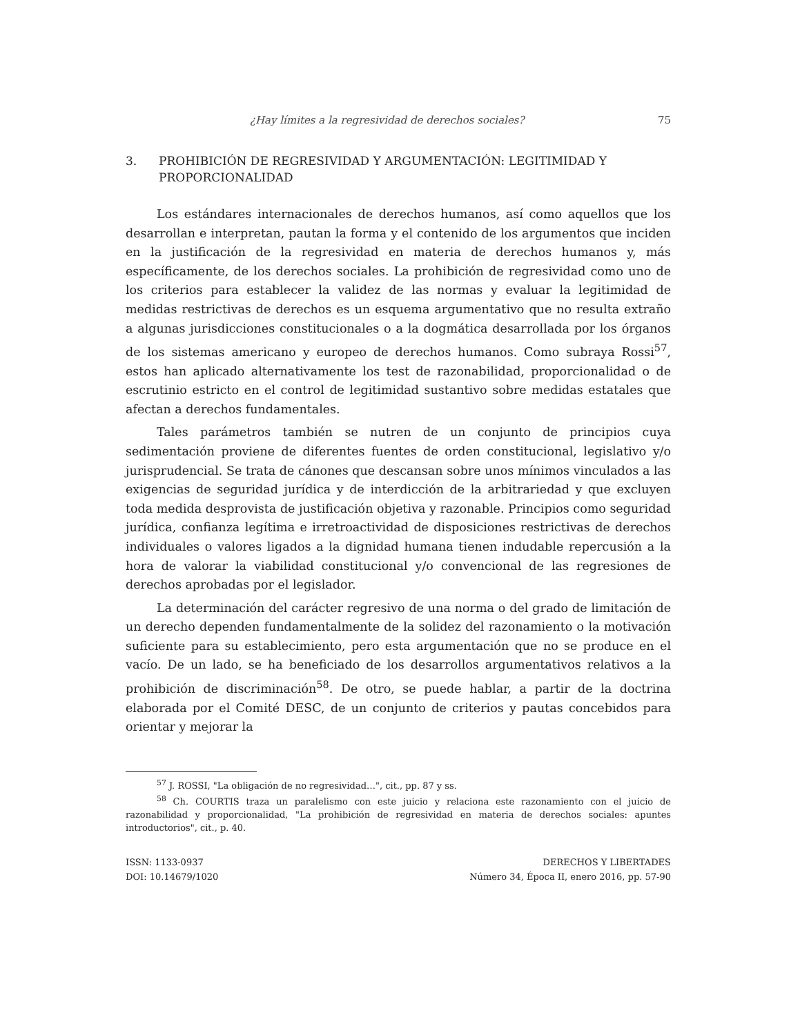¿Hay límites a la regresividad de derechos sociales? 75
3. PROHIBICIÓN DE REGRESIVIDAD Y ARGUMENTACIÓN: LEGITIMIDAD Y PROPORCIONALIDAD
Los estándares internacionales de derechos humanos, así como aquellos que los desarrollan e interpretan, pautan la forma y el contenido de los argumentos que inciden en la justificación de la regresividad en materia de derechos humanos y, más específicamente, de los derechos sociales. La prohibición de regresividad como uno de los criterios para establecer la validez de las normas y evaluar la legitimidad de medidas restrictivas de derechos es un esquema argumentativo que no resulta extraño a algunas jurisdicciones constitucionales o a la dogmática desarrollada por los órganos de los sistemas americano y europeo de derechos humanos. Como subraya Rossi<sup>57</sup>, estos han aplicado alternativamente los test de razonabilidad, proporcionalidad o de escrutinio estricto en el control de legitimidad sustantivo sobre medidas estatales que afectan a derechos fundamentales.
Tales parámetros también se nutren de un conjunto de principios cuya sedimentación proviene de diferentes fuentes de orden constitucional, legislativo y/o jurisprudencial. Se trata de cánones que descansan sobre unos mínimos vinculados a las exigencias de seguridad jurídica y de interdicción de la arbitrariedad y que excluyen toda medida desprovista de justificación objetiva y razonable. Principios como seguridad jurídica, confianza legítima e irretroactividad de disposiciones restrictivas de derechos individuales o valores ligados a la dignidad humana tienen indudable repercusión a la hora de valorar la viabilidad constitucional y/o convencional de las regresiones de derechos aprobadas por el legislador.
La determinación del carácter regresivo de una norma o del grado de limitación de un derecho dependen fundamentalmente de la solidez del razonamiento o la motivación suficiente para su establecimiento, pero esta argumentación que no se produce en el vacío. De un lado, se ha beneficiado de los desarrollos argumentativos relativos a la prohibición de discriminación<sup>58</sup>. De otro, se puede hablar, a partir de la doctrina elaborada por el Comité DESC, de un conjunto de criterios y pautas concebidos para orientar y mejorar la
<sup>57</sup> J. ROSSI, "La obligación de no regresividad…", cit., pp. 87 y ss.
<sup>58</sup> Ch. COURTIS traza un paralelismo con este juicio y relaciona este razonamiento con el juicio de razonabilidad y proporcionalidad, "La prohibición de regresividad en materia de derechos sociales: apuntes introductorios", cit., p. 40.
ISSN: 1133-0937
DOI: 10.14679/1020
DERECHOS Y LIBERTADES
Número 34, Época II, enero 2016, pp. 57-90